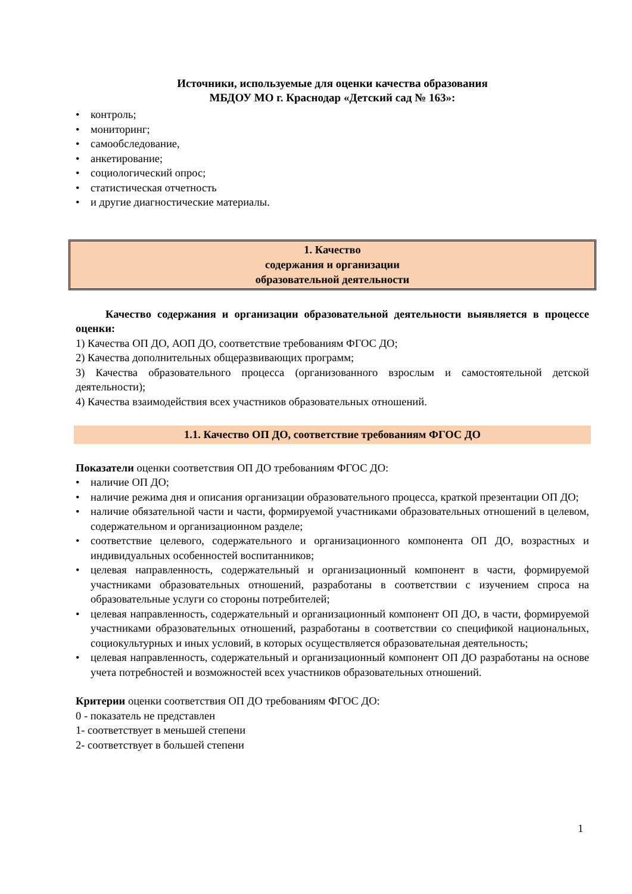Источники, используемые для оценки качества образования
МБДОУ МО г. Краснодар «Детский сад № 163»:
• контроль;
• мониторинг;
• самообследование,
• анкетирование;
• социологический опрос;
• статистическая отчетность
• и другие диагностические материалы.
1. Качество
содержания и организации
образовательной деятельности
Качество содержания и организации образовательной деятельности выявляется в процессе оценки:
1) Качества ОП ДО, АОП ДО, соответствие требованиям ФГОС ДО;
2) Качества дополнительных общеразвивающих программ;
3) Качества образовательного процесса (организованного взрослым и самостоятельной детской деятельности);
4) Качества взаимодействия всех участников образовательных отношений.
1.1. Качество ОП ДО, соответствие требованиям ФГОС ДО
Показатели оценки соответствия ОП ДО требованиям ФГОС ДО:
• наличие ОП ДО;
• наличие режима дня и описания организации образовательного процесса, краткой презентации ОП ДО;
• наличие обязательной части и части, формируемой участниками образовательных отношений в целевом, содержательном и организационном разделе;
• соответствие целевого, содержательного и организационного компонента ОП ДО, возрастных и индивидуальных особенностей воспитанников;
• целевая направленность, содержательный и организационный компонент в части, формируемой участниками образовательных отношений, разработаны в соответствии с изучением спроса на образовательные услуги со стороны потребителей;
• целевая направленность, содержательный и организационный компонент ОП ДО, в части, формируемой участниками образовательных отношений, разработаны в соответствии со спецификой национальных, социокультурных и иных условий, в которых осуществляется образовательная деятельность;
• целевая направленность, содержательный и организационный компонент ОП ДО разработаны на основе учета потребностей и возможностей всех участников образовательных отношений.
Критерии оценки соответствия ОП ДО требованиям ФГОС ДО:
0 - показатель не представлен
1- соответствует в меньшей степени
2- соответствует в большей степени
1